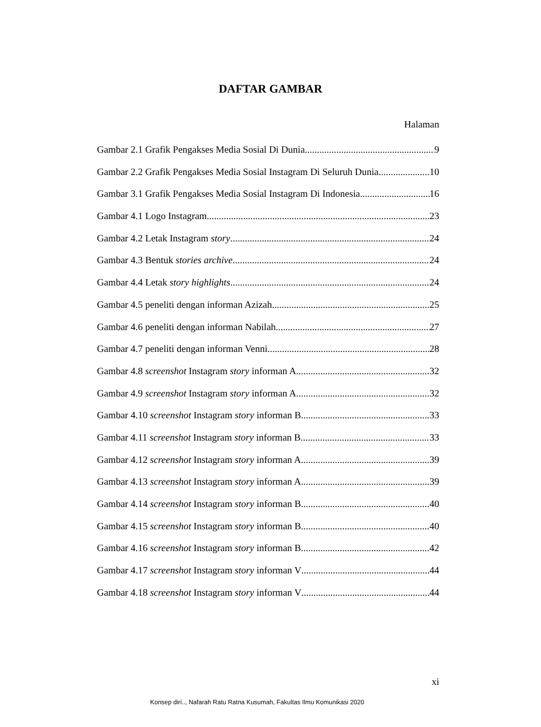DAFTAR GAMBAR
Halaman
Gambar 2.1 Grafik Pengakses Media Sosial Di Dunia 9
Gambar 2.2 Grafik Pengakses Media Sosial Instagram Di Seluruh Dunia 10
Gambar 3.1 Grafik Pengakses Media Sosial Instagram Di Indonesia 16
Gambar 4.1 Logo Instagram 23
Gambar 4.2 Letak Instagram story 24
Gambar 4.3 Bentuk stories archive 24
Gambar 4.4 Letak story highlights 24
Gambar 4.5 peneliti dengan informan Azizah 25
Gambar 4.6 peneliti dengan informan Nabilah 27
Gambar 4.7 peneliti dengan informan Venni 28
Gambar 4.8 screenshot Instagram story informan A 32
Gambar 4.9 screenshot Instagram story informan A 32
Gambar 4.10 screenshot Instagram story informan B 33
Gambar 4.11 screenshot Instagram story informan B 33
Gambar 4.12 screenshot Instagram story informan A 39
Gambar 4.13 screenshot Instagram story informan A 39
Gambar 4.14 screenshot Instagram story informan B 40
Gambar 4.15 screenshot Instagram story informan B 40
Gambar 4.16 screenshot Instagram story informan B 42
Gambar 4.17 screenshot Instagram story informan V 44
Gambar 4.18 screenshot Instagram story informan V 44
xi
Konsep diri.., Nafarah Ratu Ratna Kusumah, Fakultas Ilmu Komunikasi 2020